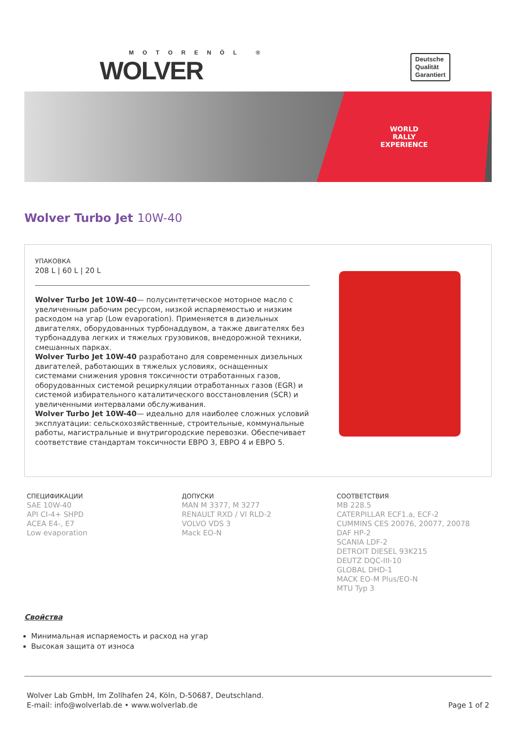MOTORENÖL ®
WOLVER
Deutsche
Qualität
Garantiert
WORLD
RALLY
EXPERIENCE
Wolver Turbo Jet 10W-40
УПАКОВКА
208 L | 60 L | 20 L
Wolver Turbo Jet 10W-40— полусинтетическое моторное масло с увеличенным рабочим ресурсом, низкой испаряемостью и низким расходом на угар (Low evaporation). Применяется в дизельных двигателях, оборудованных турбонаддувом, а также двигателях без турбонаддува легких и тяжелых грузовиков, внедорожной техники, смешанных парках.
Wolver Turbo Jet 10W-40 разработано для современных дизельных двигателей, работающих в тяжелых условиях, оснащенных системами снижения уровня токсичности отработанных газов, оборудованных системой рециркуляции отработанных газов (EGR) и системой избирательного каталитического восстановления (SCR) и увеличенными интервалами обслуживания.
Wolver Turbo Jet 10W-40— идеально для наиболее сложных условий эксплуатации: сельскохозяйственные, строительные, коммунальные работы, магистральные и внутригородские перевозки. Обеспечивает соответствие стандартам токсичности ЕВРО 3, ЕВРО 4 и ЕВРО 5.
СПЕЦИФИКАЦИИ
SAE 10W-40
API CI-4+ SHPD
ACEA E4-, E7
Low evaporation
ДОПУСКИ
MAN M 3377, M 3277
RENAULT RXD / VI RLD-2
VOLVO VDS 3
Mack EO-N
СООТВЕТСТВИЯ
MB 228.5
CATERPILLAR ECF1.a, ECF-2
CUMMINS CES 20076, 20077, 20078
DAF HP-2
SCANIA LDF-2
DETROIT DIESEL 93K215
DEUTZ DQC-III-10
GLOBAL DHD-1
MACK EO-M Plus/EO-N
MTU Typ 3
Свойства
Минимальная испаряемость и расход на угар
Высокая защита от износа
Wolver Lab GmbH, Im Zollhafen 24, Köln, D-50687, Deutschland.
E-mail: info@wolverlab.de • www.wolverlab.de
Page 1 of 2